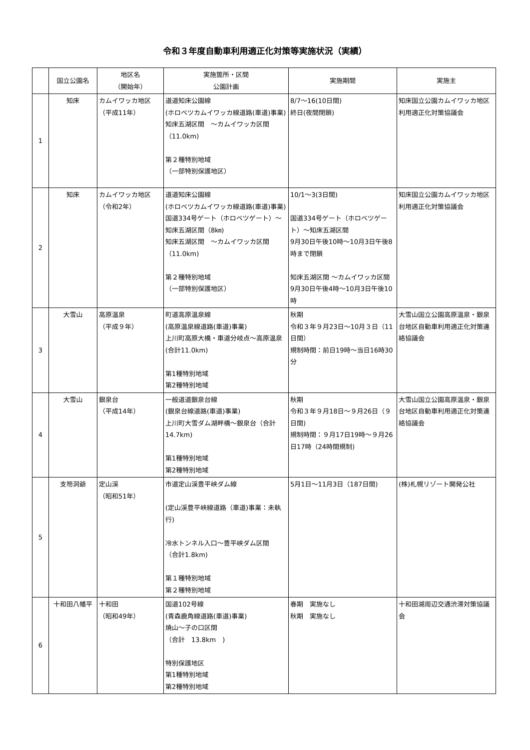令和３年度自動車利用適正化対策等実施状況（実績）
| | 国立公園名 | 地区名 （開始年） | 実施箇所・区間 公園計画 | 実施期間 | 実施主 |
| --- | --- | --- | --- | --- | --- |
| 1 | 知床 | カムイワッカ地区 （平成11年） | 道道知床公園線 (ホロベツカムイワッカ線道路(車道)事業) 知床五湖区間 ～カムイワッカ区間 （11.0km) 第２種特別地域 （一部特別保護地区） | 8/7～16(10日間) 終日(夜間閉鎖) | 知床国立公園カムイワッカ地区利用適正化対策協議会 |
| 2 | 知床 | カムイワッカ地区 （令和2年） | 道道知床公園線 (ホロベツカムイワッカ線道路(車道)事業) 国道334号ゲート（ホロベツゲート）～知床五湖区間（8㎞) 知床五湖区間 ～カムイワッカ区間 （11.0km) 第２種特別地域 （一部特別保護地区） | 10/1～3(3日間) 国道334号ゲート（ホロベツゲート）～知床五湖区間 9月30日午後10時～10月3日午後8時まで閉鎖 知床五湖区間 ～カムイワッカ区間 9月30日午後4時～10月3日午後10時 | 知床国立公園カムイワッカ地区利用適正化対策協議会 |
| 3 | 大雪山 | 高原温泉 （平成９年） | 町道高原温泉線 (高原温泉線道路(車道)事業) 上川町高原大橋・車道分岐点～高原温泉 (合計11.0km) 第1種特別地域 第2種特別地域 | 秋期 令和３年９月23日～10月３日（11日間） 規制時間：前日19時～当日16時30分 | 大雪山国立公園高原温泉・銀泉台地区自動車利用適正化対策連絡協議会 |
| 4 | 大雪山 | 銀泉台 （平成14年） | 一般道道銀泉台線 (銀泉台線道路(車道)事業) 上川町大雪ダム湖畔橋～銀泉台（合計14.7km) 第1種特別地域 第2種特別地域 | 秋期 令和３年９月18日～９月26日（９日間) 規制時間：９月17日19時～９月26日17時（24時間規制) | 大雪山国立公園高原温泉・銀泉台地区自動車利用適正化対策連絡協議会 |
| 5 | 支笏洞爺 | 定山渓 （昭和51年） | 市道定山渓豊平峡ダム線 (定山渓豊平峡線道路（車道)事業：未執行) 冷水トンネル入口～豊平峡ダム区間 （合計1.8km) 第１種特別地域 第２種特別地域 | 5月1日～11月3日（187日間) | (株)札幌リゾート開発公社 |
| 6 | 十和田八幡平 | 十和田 （昭和49年） | 国道102号線 (青森鹿角線道路(車道)事業) 焼山～子の口区間 （合計 13.8km ) 特別保護地区 第1種特別地域 第2種特別地域 | 春期 実施なし 秋期 実施なし | 十和田湖周辺交通渋滞対策協議会 |